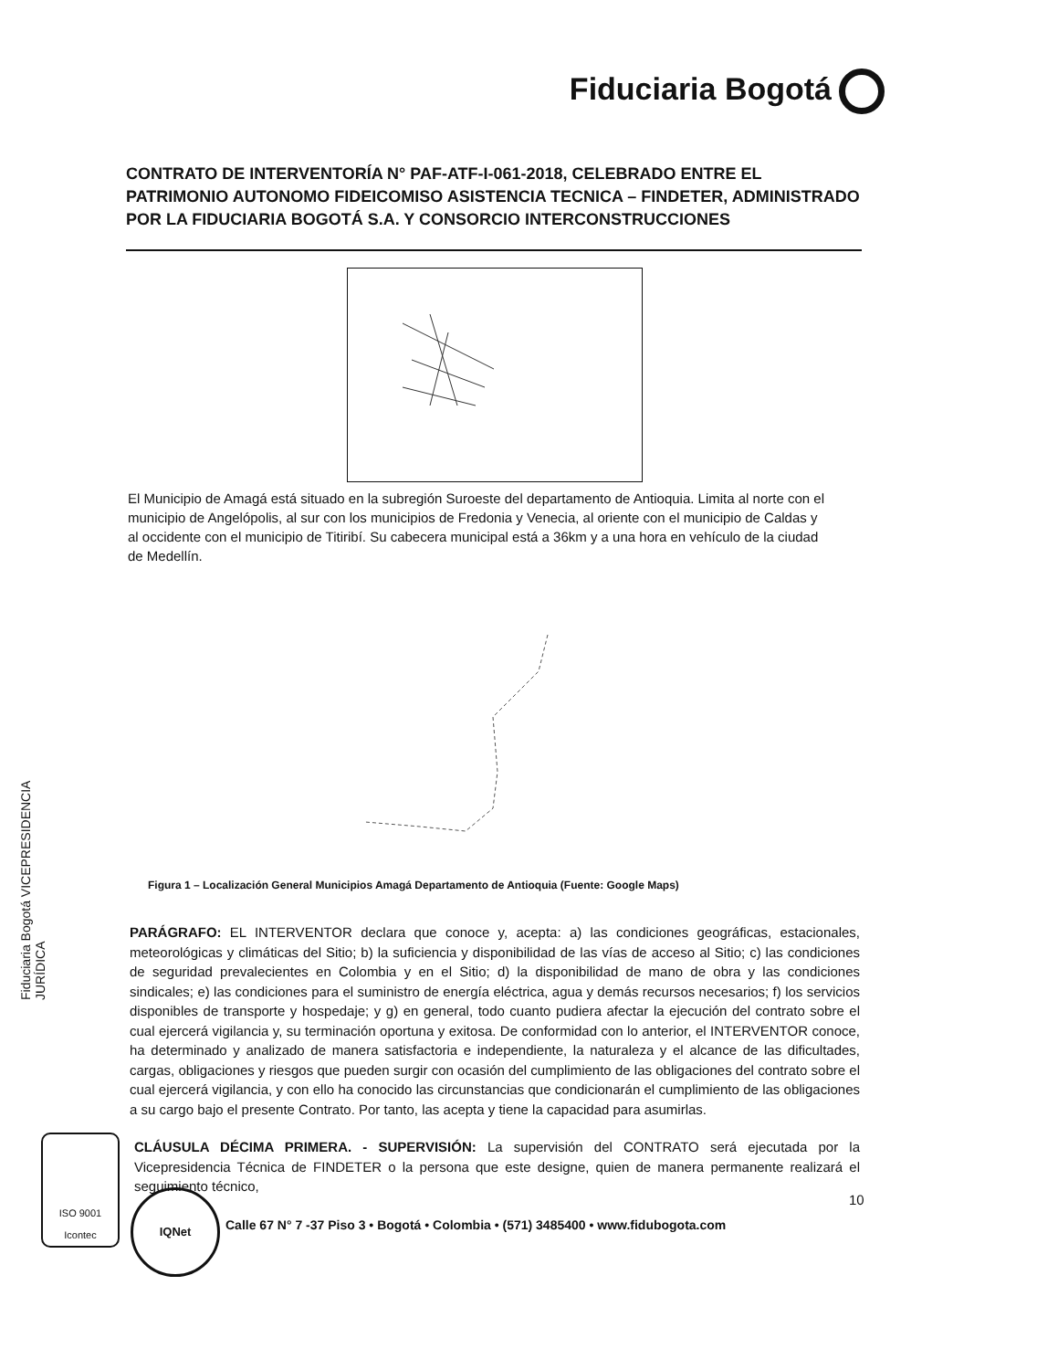Fiduciaria Bogotá
CONTRATO DE INTERVENTORÍA N° PAF-ATF-I-061-2018, CELEBRADO ENTRE EL PATRIMONIO AUTONOMO FIDEICOMISO ASISTENCIA TECNICA – FINDETER, ADMINISTRADO POR LA FIDUCIARIA BOGOTÁ S.A. Y CONSORCIO INTERCONSTRUCCIONES
El Municipio de Amagá está situado en la subregión Suroeste del departamento de Antioquia. Limita al norte con el municipio de Angelópolis, al sur con los municipios de Fredonia y Venecia, al oriente con el municipio de Caldas y al occidente con el municipio de Titiribí. Su cabecera municipal está a 36km y a una hora en vehículo de la ciudad de Medellín.
Figura 1 – Localización General Municipios Amagá Departamento de Antioquia (Fuente: Google Maps)
Fiduciaria Bogotá VICEPRESIDENCIA JURÍDICA
PARÁGRAFO: EL INTERVENTOR declara que conoce y, acepta: a) las condiciones geográficas, estacionales, meteorológicas y climáticas del Sitio; b) la suficiencia y disponibilidad de las vías de acceso al Sitio; c) las condiciones de seguridad prevalecientes en Colombia y en el Sitio; d) la disponibilidad de mano de obra y las condiciones sindicales; e) las condiciones para el suministro de energía eléctrica, agua y demás recursos necesarios; f) los servicios disponibles de transporte y hospedaje; y g) en general, todo cuanto pudiera afectar la ejecución del contrato sobre el cual ejercerá vigilancia y, su terminación oportuna y exitosa. De conformidad con lo anterior, el INTERVENTOR conoce, ha determinado y analizado de manera satisfactoria e independiente, la naturaleza y el alcance de las dificultades, cargas, obligaciones y riesgos que pueden surgir con ocasión del cumplimiento de las obligaciones del contrato sobre el cual ejercerá vigilancia, y con ello ha conocido las circunstancias que condicionarán el cumplimiento de las obligaciones a su cargo bajo el presente Contrato. Por tanto, las acepta y tiene la capacidad para asumirlas.
CLÁUSULA DÉCIMA PRIMERA. - SUPERVISIÓN: La supervisión del CONTRATO será ejecutada por la Vicepresidencia Técnica de FINDETER o la persona que este designe, quien de manera permanente realizará el seguimiento técnico,
ISO 9001
Icontec
IQNet 10
Calle 67 N° 7 -37 Piso 3 • Bogotá • Colombia • (571) 3485400 • www.fidubogota.com